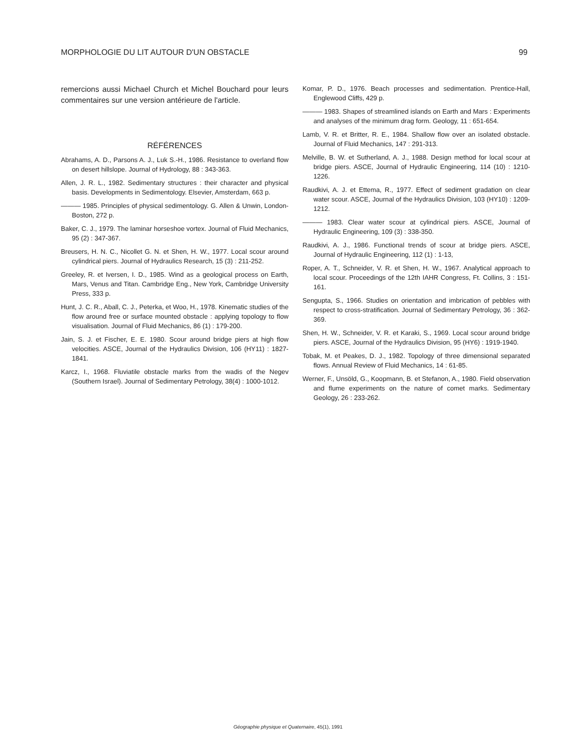MORPHOLOGIE DU LIT AUTOUR D'UN OBSTACLE 99
remercions aussi Michael Church et Michel Bouchard pour leurs commentaires sur une version antérieure de l'article.
RÉFÉRENCES
Abrahams, A. D., Parsons A. J., Luk S.-H., 1986. Resistance to overland flow on desert hillslope. Journal of Hydrology, 88 : 343-363.
Allen, J. R. L., 1982. Sedimentary structures : their character and physical basis. Developments in Sedimentology. Elsevier, Amsterdam, 663 p.
——— 1985. Principles of physical sedimentology. G. Allen & Unwin, London-Boston, 272 p.
Baker, C. J., 1979. The laminar horseshoe vortex. Journal of Fluid Mechanics, 95 (2) : 347-367.
Breusers, H. N. C., Nicollet G. N. et Shen, H. W., 1977. Local scour around cylindrical piers. Journal of Hydraulics Research, 15 (3) : 211-252.
Greeley, R. et Iversen, I. D., 1985. Wind as a geological process on Earth, Mars, Venus and Titan. Cambridge Eng., New York, Cambridge University Press, 333 p.
Hunt, J. C. R., Aball, C. J., Peterka, et Woo, H., 1978. Kinematic studies of the flow around free or surface mounted obstacle : applying topology to flow visualisation. Journal of Fluid Mechanics, 86 (1) : 179-200.
Jain, S. J. et Fischer, E. E. 1980. Scour around bridge piers at high flow velocities. ASCE, Journal of the Hydraulics Division, 106 (HY11) : 1827-1841.
Karcz, I., 1968. Fluviatile obstacle marks from the wadis of the Negev (Southern Israel). Journal of Sedimentary Petrology, 38(4) : 1000-1012.
Komar, P. D., 1976. Beach processes and sedimentation. Prentice-Hall, Englewood Cliffs, 429 p.
——— 1983. Shapes of streamlined islands on Earth and Mars : Experiments and analyses of the minimum drag form. Geology, 11 : 651-654.
Lamb, V. R. et Britter, R. E., 1984. Shallow flow over an isolated obstacle. Journal of Fluid Mechanics, 147 : 291-313.
Melville, B. W. et Sutherland, A. J., 1988. Design method for local scour at bridge piers. ASCE, Journal of Hydraulic Engineering, 114 (10) : 1210-1226.
Raudkivi, A. J. et Ettema, R., 1977. Effect of sediment gradation on clear water scour. ASCE, Journal of the Hydraulics Division, 103 (HY10) : 1209-1212.
——— 1983. Clear water scour at cylindrical piers. ASCE, Journal of Hydraulic Engineering, 109 (3) : 338-350.
Raudkivi, A. J., 1986. Functional trends of scour at bridge piers. ASCE, Journal of Hydraulic Engineering, 112 (1) : 1-13,
Roper, A. T., Schneider, V. R. et Shen, H. W., 1967. Analytical approach to local scour. Proceedings of the 12th IAHR Congress, Ft. Collins, 3 : 151-161.
Sengupta, S., 1966. Studies on orientation and imbrication of pebbles with respect to cross-stratification. Journal of Sedimentary Petrology, 36 : 362-369.
Shen, H. W., Schneider, V. R. et Karaki, S., 1969. Local scour around bridge piers. ASCE, Journal of the Hydraulics Division, 95 (HY6) : 1919-1940.
Tobak, M. et Peakes, D. J., 1982. Topology of three dimensional separated flows. Annual Review of Fluid Mechanics, 14 : 61-85.
Werner, F., Unsöld, G., Koopmann, B. et Stefanon, A., 1980. Field observation and flume experiments on the nature of comet marks. Sedimentary Geology, 26 : 233-262.
Géographie physique et Quaternaire, 45(1), 1991